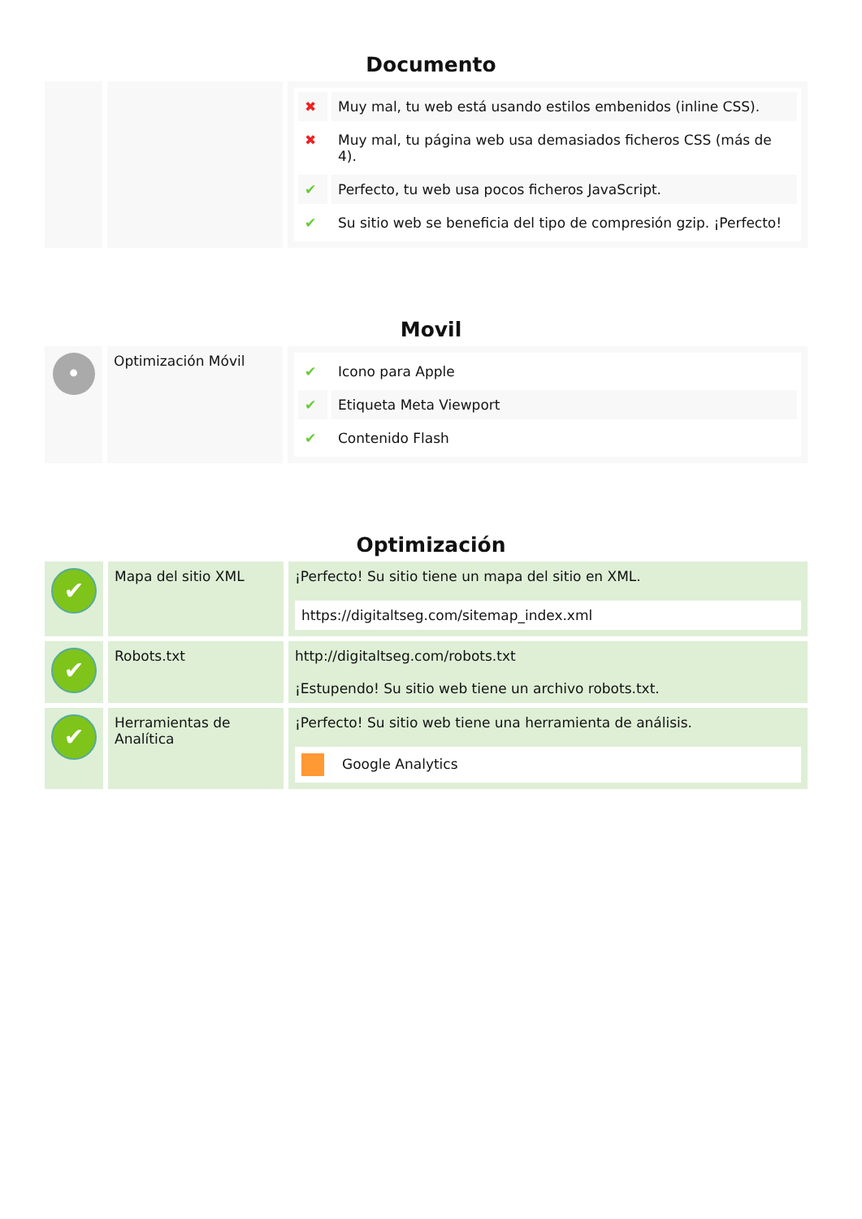Documento
| | | / ✖ / Muy mal, tu web está usando estilos embenidos (inline CSS). / / ✖ / Muy mal, tu página web usa demasiados ficheros CSS (más de 4). / / ✔ / Perfecto, tu web usa pocos ficheros JavaScript. / / ✔ / Su sitio web se beneficia del tipo de compresión gzip. ¡Perfecto! / |
Movil
| • | Optimización Móvil | / ✔ / Icono para Apple / / ✔ / Etiqueta Meta Viewport / / ✔ / Contenido Flash / |
Optimización
| ✔ | Mapa del sitio XML | ¡Perfecto! Su sitio tiene un mapa del sitio en XML. https://digitaltseg.com/sitemap_index.xml |
| ✔ | Robots.txt | http://digitaltseg.com/robots.txt ¡Estupendo! Su sitio web tiene un archivo robots.txt. |
| ✔ | Herramientas de Analítica | ¡Perfecto! Su sitio web tiene una herramienta de análisis. Google Analytics |